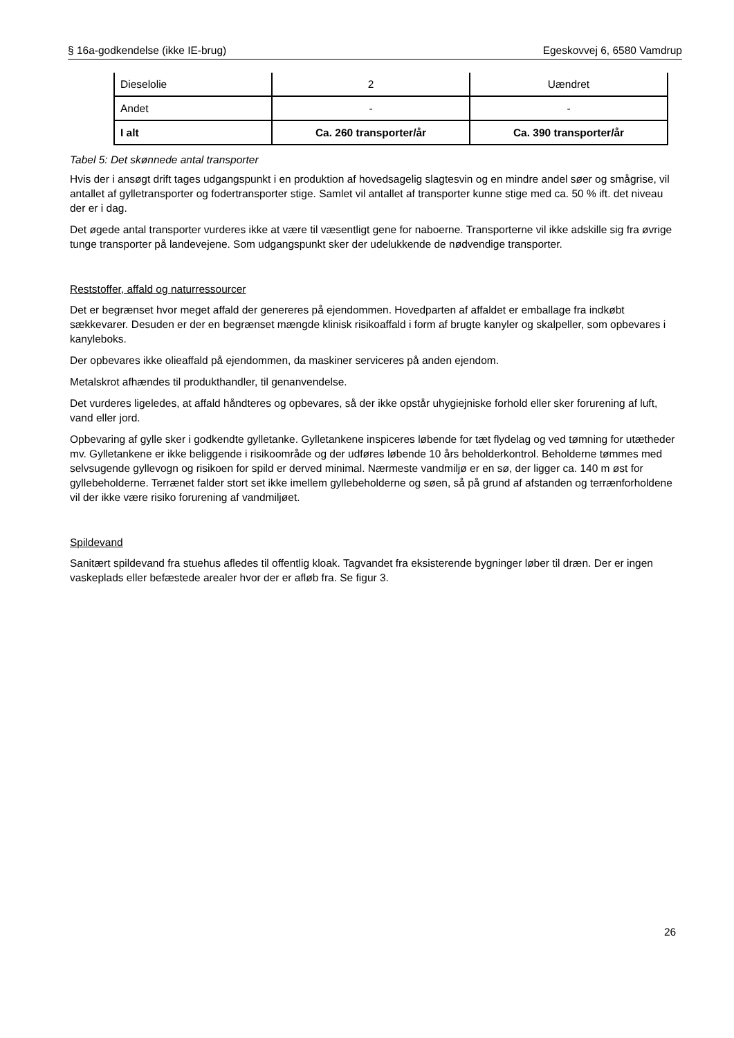§ 16a-godkendelse (ikke IE-brug) Egeskovvej 6, 6580 Vamdrup
| Dieselolie | 2 | Uændret |
| Andet | - | - |
| I alt | Ca. 260 transporter/år | Ca. 390 transporter/år |
Tabel 5: Det skønnede antal transporter
Hvis der i ansøgt drift tages udgangspunkt i en produktion af hovedsagelig slagtesvin og en mindre andel søer og smågrise, vil antallet af gylletransporter og fodertransporter stige. Samlet vil antallet af transporter kunne stige med ca. 50 % ift. det niveau der er i dag.
Det øgede antal transporter vurderes ikke at være til væsentligt gene for naboerne. Transporterne vil ikke adskille sig fra øvrige tunge transporter på landevejene. Som udgangspunkt sker der udelukkende de nødvendige transporter.
Reststoffer, affald og naturressourcer
Det er begrænset hvor meget affald der genereres på ejendommen. Hovedparten af affaldet er emballage fra indkøbt sækkevarer. Desuden er der en begrænset mængde klinisk risikoaffald i form af brugte kanyler og skalpeller, som opbevares i kanyleboks.
Der opbevares ikke olieaffald på ejendommen, da maskiner serviceres på anden ejendom.
Metalskrot afhændes til produkthandler, til genanvendelse.
Det vurderes ligeledes, at affald håndteres og opbevares, så der ikke opstår uhygiejniske forhold eller sker forurening af luft, vand eller jord.
Opbevaring af gylle sker i godkendte gylletanke. Gylletankene inspiceres løbende for tæt flydelag og ved tømning for utætheder mv. Gylletankene er ikke beliggende i risikoområde og der udføres løbende 10 års beholderkontrol. Beholderne tømmes med selvsugende gyllevogn og risikoen for spild er derved minimal. Nærmeste vandmiljø er en sø, der ligger ca. 140 m øst for gyllebeholderne. Terrænet falder stort set ikke imellem gyllebeholderne og søen, så på grund af afstanden og terrænforholdene vil der ikke være risiko forurening af vandmiljøet.
Spildevand
Sanitært spildevand fra stuehus afledes til offentlig kloak. Tagvandet fra eksisterende bygninger løber til dræn. Der er ingen vaskeplads eller befæstede arealer hvor der er afløb fra. Se figur 3.
26